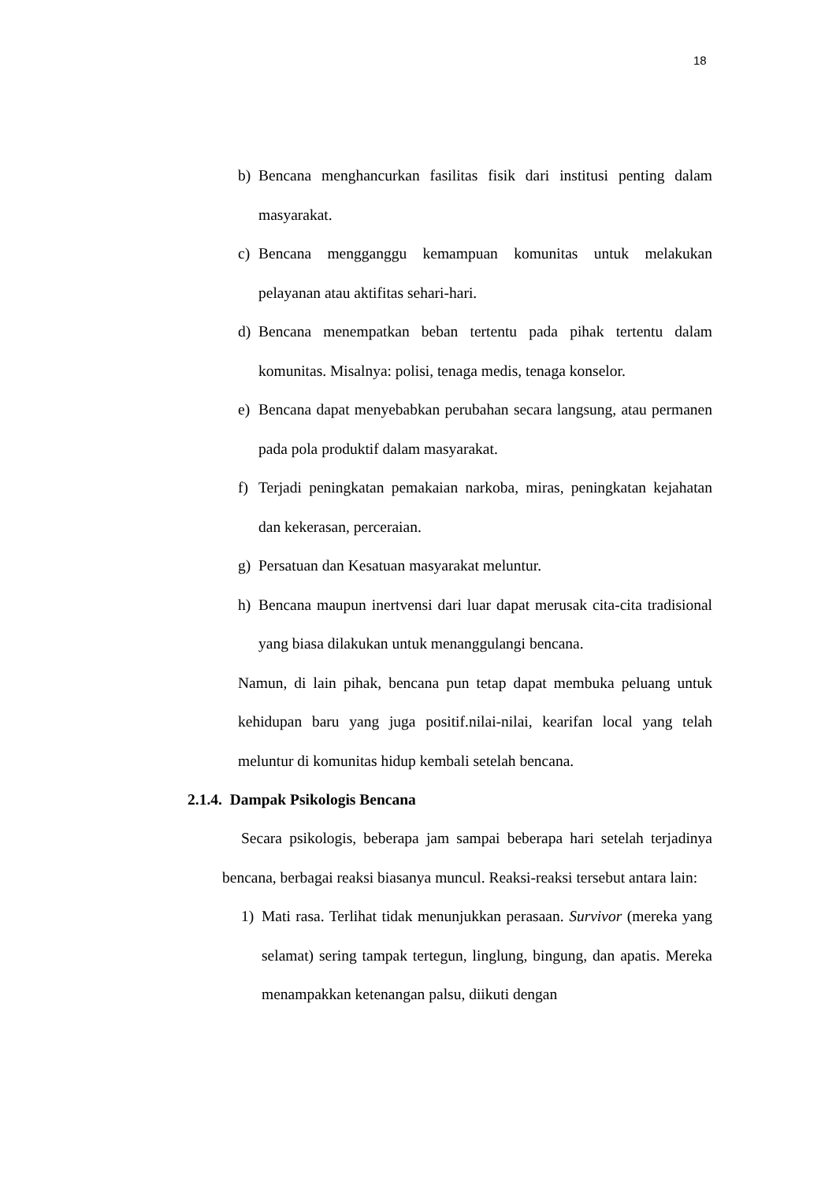18
b) Bencana menghancurkan fasilitas fisik dari institusi penting dalam masyarakat.
c) Bencana mengganggu kemampuan komunitas untuk melakukan pelayanan atau aktifitas sehari-hari.
d) Bencana menempatkan beban tertentu pada pihak tertentu dalam komunitas. Misalnya: polisi, tenaga medis, tenaga konselor.
e) Bencana dapat menyebabkan perubahan secara langsung, atau permanen pada pola produktif dalam masyarakat.
f) Terjadi peningkatan pemakaian narkoba, miras, peningkatan kejahatan dan kekerasan, perceraian.
g) Persatuan dan Kesatuan masyarakat meluntur.
h) Bencana maupun inertvensi dari luar dapat merusak cita-cita tradisional yang biasa dilakukan untuk menanggulangi bencana.
Namun, di lain pihak, bencana pun tetap dapat membuka peluang untuk kehidupan baru yang juga positif.nilai-nilai, kearifan local yang telah meluntur di komunitas hidup kembali setelah bencana.
2.1.4. Dampak Psikologis Bencana
Secara psikologis, beberapa jam sampai beberapa hari setelah terjadinya bencana, berbagai reaksi biasanya muncul. Reaksi-reaksi tersebut antara lain:
1) Mati rasa. Terlihat tidak menunjukkan perasaan. Survivor (mereka yang selamat) sering tampak tertegun, linglung, bingung, dan apatis. Mereka menampakkan ketenangan palsu, diikuti dengan